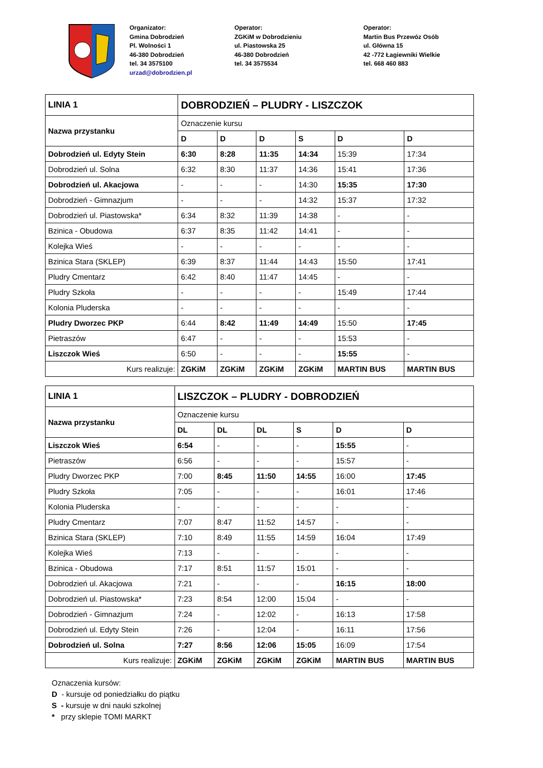Organizator:
Gmina Dobrodzień
Pl. Wolności 1
46-380 Dobrodzień
tel. 34 3575100
urzad@dobrodzien.pl
Operator:
ZGKiM w Dobrodzieniu
ul. Piastowska 25
46-380 Dobrodzień
tel. 34 3575534
Operator:
Martin Bus Przewóz Osób
ul. Główna 15
42 -772 Łagiewniki Wielkie
tel. 668 460 883
| LINIA 1 | DOBRODZIEŃ – PLUDRY - LISZCZOK | | | | | |
| Nazwa przystanku | Oznaczenie kursu | | | | | |
| | D | D | D | S | D | D |
| Dobrodzień ul. Edyty Stein | 6:30 | 8:28 | 11:35 | 14:34 | 15:39 | 17:34 |
| Dobrodzień ul. Solna | 6:32 | 8:30 | 11:37 | 14:36 | 15:41 | 17:36 |
| Dobrodzień ul. Akacjowa | - | - | - | 14:30 | 15:35 | 17:30 |
| Dobrodzień - Gimnazjum | - | - | - | 14:32 | 15:37 | 17:32 |
| Dobrodzień ul. Piastowska* | 6:34 | 8:32 | 11:39 | 14:38 | - | - |
| Bzinica - Obudowa | 6:37 | 8:35 | 11:42 | 14:41 | - | - |
| Kolejka Wieś | - | - | - | - | - | - |
| Bzinica Stara (SKLEP) | 6:39 | 8:37 | 11:44 | 14:43 | 15:50 | 17:41 |
| Pludry Cmentarz | 6:42 | 8:40 | 11:47 | 14:45 | - | - |
| Pludry Szkoła | - | - | - | - | 15:49 | 17:44 |
| Kolonia Pluderska | - | - | - | - | - | - |
| Pludry Dworzec PKP | 6:44 | 8:42 | 11:49 | 14:49 | 15:50 | 17:45 |
| Pietraszów | 6:47 | - | - | - | 15:53 | - |
| Liszczok Wieś | 6:50 | - | - | - | 15:55 | - |
| Kurs realizuje: | ZGKiM | ZGKiM | ZGKiM | ZGKiM | MARTIN BUS | MARTIN BUS |
| LINIA 1 | LISZCZOK – PLUDRY - DOBRODZIEŃ | | | | | |
| Nazwa przystanku | Oznaczenie kursu | | | | | |
| | DL | DL | DL | S | D | D |
| Liszczok Wieś | 6:54 | - | - | - | 15:55 | - |
| Pietraszów | 6:56 | - | - | - | 15:57 | - |
| Pludry Dworzec PKP | 7:00 | 8:45 | 11:50 | 14:55 | 16:00 | 17:45 |
| Pludry Szkoła | 7:05 | - | - | - | 16:01 | 17:46 |
| Kolonia Pluderska | - | - | - | - | - | - |
| Pludry Cmentarz | 7:07 | 8:47 | 11:52 | 14:57 | - | - |
| Bzinica Stara (SKLEP) | 7:10 | 8:49 | 11:55 | 14:59 | 16:04 | 17:49 |
| Kolejka Wieś | 7:13 | - | - | - | - | - |
| Bzinica - Obudowa | 7:17 | 8:51 | 11:57 | 15:01 | - | - |
| Dobrodzień ul. Akacjowa | 7:21 | - | - | - | 16:15 | 18:00 |
| Dobrodzień ul. Piastowska* | 7:23 | 8:54 | 12:00 | 15:04 | - | - |
| Dobrodzień - Gimnazjum | 7:24 | - | 12:02 | - | 16:13 | 17:58 |
| Dobrodzień ul. Edyty Stein | 7:26 | - | 12:04 | - | 16:11 | 17:56 |
| Dobrodzień ul. Solna | 7:27 | 8:56 | 12:06 | 15:05 | 16:09 | 17:54 |
| Kurs realizuje: | ZGKiM | ZGKiM | ZGKiM | ZGKiM | MARTIN BUS | MARTIN BUS |
Oznaczenia kursów:
D - kursuje od poniedziałku do piątku
S - kursuje w dni nauki szkolnej
* przy sklepie TOMI MARKT